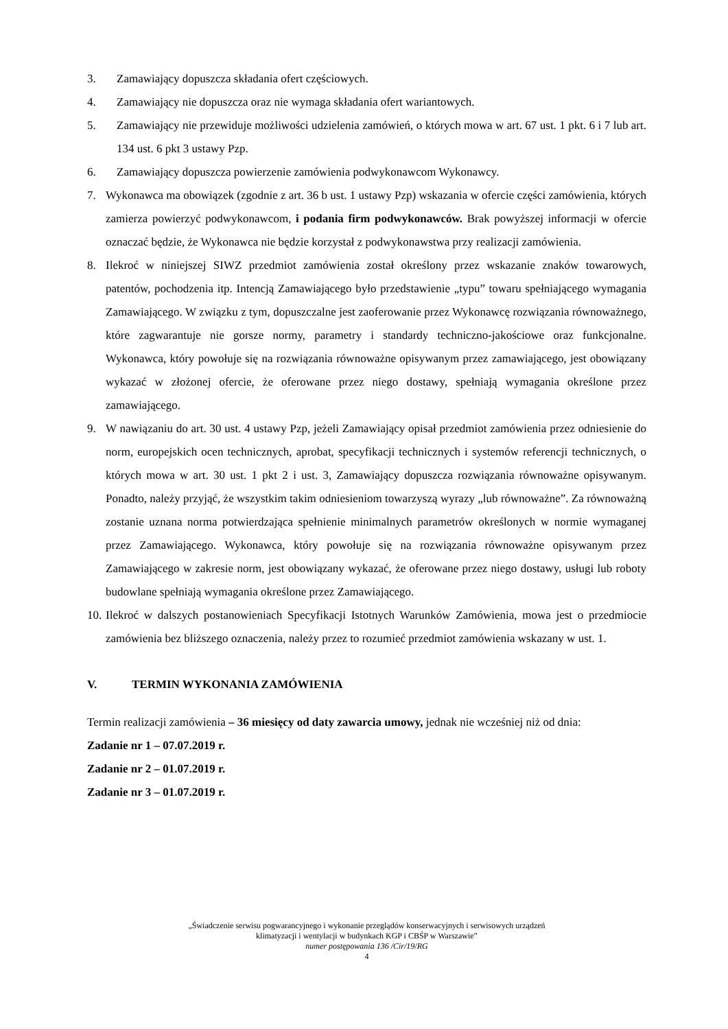3. Zamawiający dopuszcza składania ofert częściowych.
4. Zamawiający nie dopuszcza oraz nie wymaga składania ofert wariantowych.
5. Zamawiający nie przewiduje możliwości udzielenia zamówień, o których mowa w art. 67 ust. 1 pkt. 6 i 7 lub art. 134 ust. 6 pkt 3 ustawy Pzp.
6. Zamawiający dopuszcza powierzenie zamówienia podwykonawcom Wykonawcy.
7. Wykonawca ma obowiązek (zgodnie z art. 36 b ust. 1 ustawy Pzp) wskazania w ofercie części zamówienia, których zamierza powierzyć podwykonawcom, i podania firm podwykonawców. Brak powyższej informacji w ofercie oznaczać będzie, że Wykonawca nie będzie korzystał z podwykonawstwa przy realizacji zamówienia.
8. Ilekroć w niniejszej SIWZ przedmiot zamówienia został określony przez wskazanie znaków towarowych, patentów, pochodzenia itp. Intencją Zamawiającego było przedstawienie „typu” towaru spełniającego wymagania Zamawiającego. W związku z tym, dopuszczalne jest zaoferowanie przez Wykonawcę rozwiązania równoważnego, które zagwarantuje nie gorsze normy, parametry i standardy techniczno-jakościowe oraz funkcjonalne. Wykonawca, który powołuje się na rozwiązania równoważne opisywanym przez zamawiającego, jest obowiązany wykazać w złożonej ofercie, że oferowane przez niego dostawy, spełniają wymagania określone przez zamawiającego.
9. W nawiązaniu do art. 30 ust. 4 ustawy Pzp, jeżeli Zamawiający opisał przedmiot zamówienia przez odniesienie do norm, europejskich ocen technicznych, aprobat, specyfikacji technicznych i systemów referencji technicznych, o których mowa w art. 30 ust. 1 pkt 2 i ust. 3, Zamawiający dopuszcza rozwiązania równoważne opisywanym. Ponadto, należy przyjąć, że wszystkim takim odniesieniom towarzyszą wyrazy „lub równoważne”. Za równoważną zostanie uznana norma potwierdzająca spełnienie minimalnych parametrów określonych w normie wymaganej przez Zamawiającego. Wykonawca, który powołuje się na rozwiązania równoważne opisywanym przez Zamawiającego w zakresie norm, jest obowiązany wykazać, że oferowane przez niego dostawy, usługi lub roboty budowlane spełniają wymagania określone przez Zamawiającego.
10. Ilekroć w dalszych postanowieniach Specyfikacji Istotnych Warunków Zamówienia, mowa jest o przedmiocie zamówienia bez bliższego oznaczenia, należy przez to rozumieć przedmiot zamówienia wskazany w ust. 1.
V. TERMIN WYKONANIA ZAMÓWIENIA
Termin realizacji zamówienia – 36 miesięcy od daty zawarcia umowy, jednak nie wcześniej niż od dnia:
Zadanie nr 1 – 07.07.2019 r.
Zadanie nr 2 – 01.07.2019 r.
Zadanie nr 3 – 01.07.2019 r.
„Świadczenie serwisu pogwarancyjnego i wykonanie przeglądów konserwacyjnych i serwisowych urządzeń
klimatyzacji i wentylacji w budynkach KGP i CBŚP w Warszawie”
numer postępowania 136 /Cir/19/RG
4